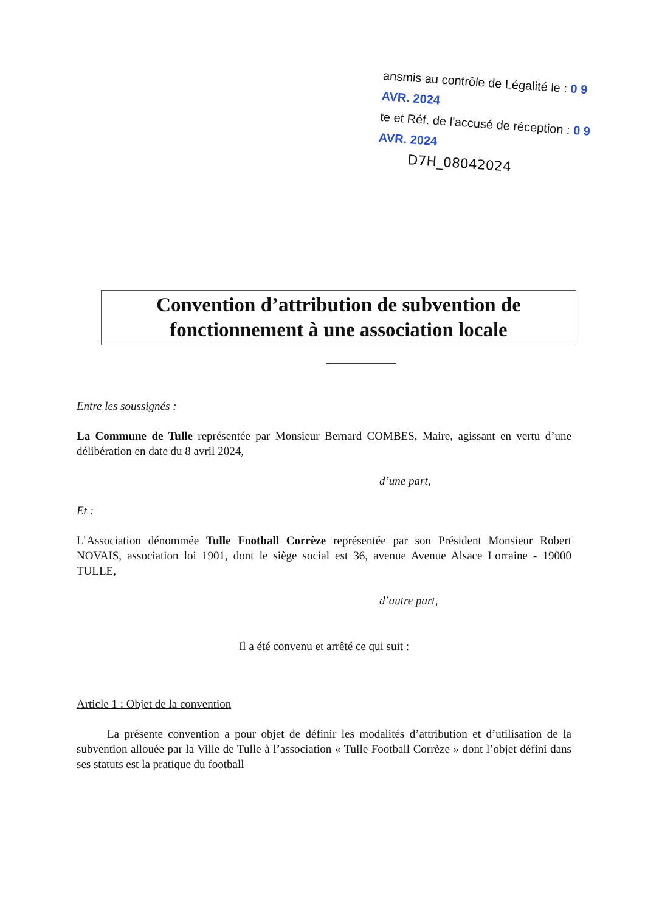ansmis au contrôle de Légalité le : 0 9 AVR. 2024
te et Réf. de l'accusé de réception : 0 9 AVR. 2024
D7H_08042024
Convention d’attribution de subvention de
fonctionnement à une association locale
Entre les soussignés :
La Commune de Tulle représentée par Monsieur Bernard COMBES, Maire, agissant en vertu d’une délibération en date du 8 avril 2024,
d’une part,
Et :
L’Association dénommée Tulle Football Corrèze représentée par son Président Monsieur Robert NOVAIS, association loi 1901, dont le siège social est 36, avenue Avenue Alsace Lorraine - 19000 TULLE,
d’autre part,
Il a été convenu et arrêté ce qui suit :
Article 1 : Objet de la convention
La présente convention a pour objet de définir les modalités d’attribution et d’utilisation de la subvention allouée par la Ville de Tulle à l’association « Tulle Football Corrèze » dont l’objet défini dans ses statuts est la pratique du football